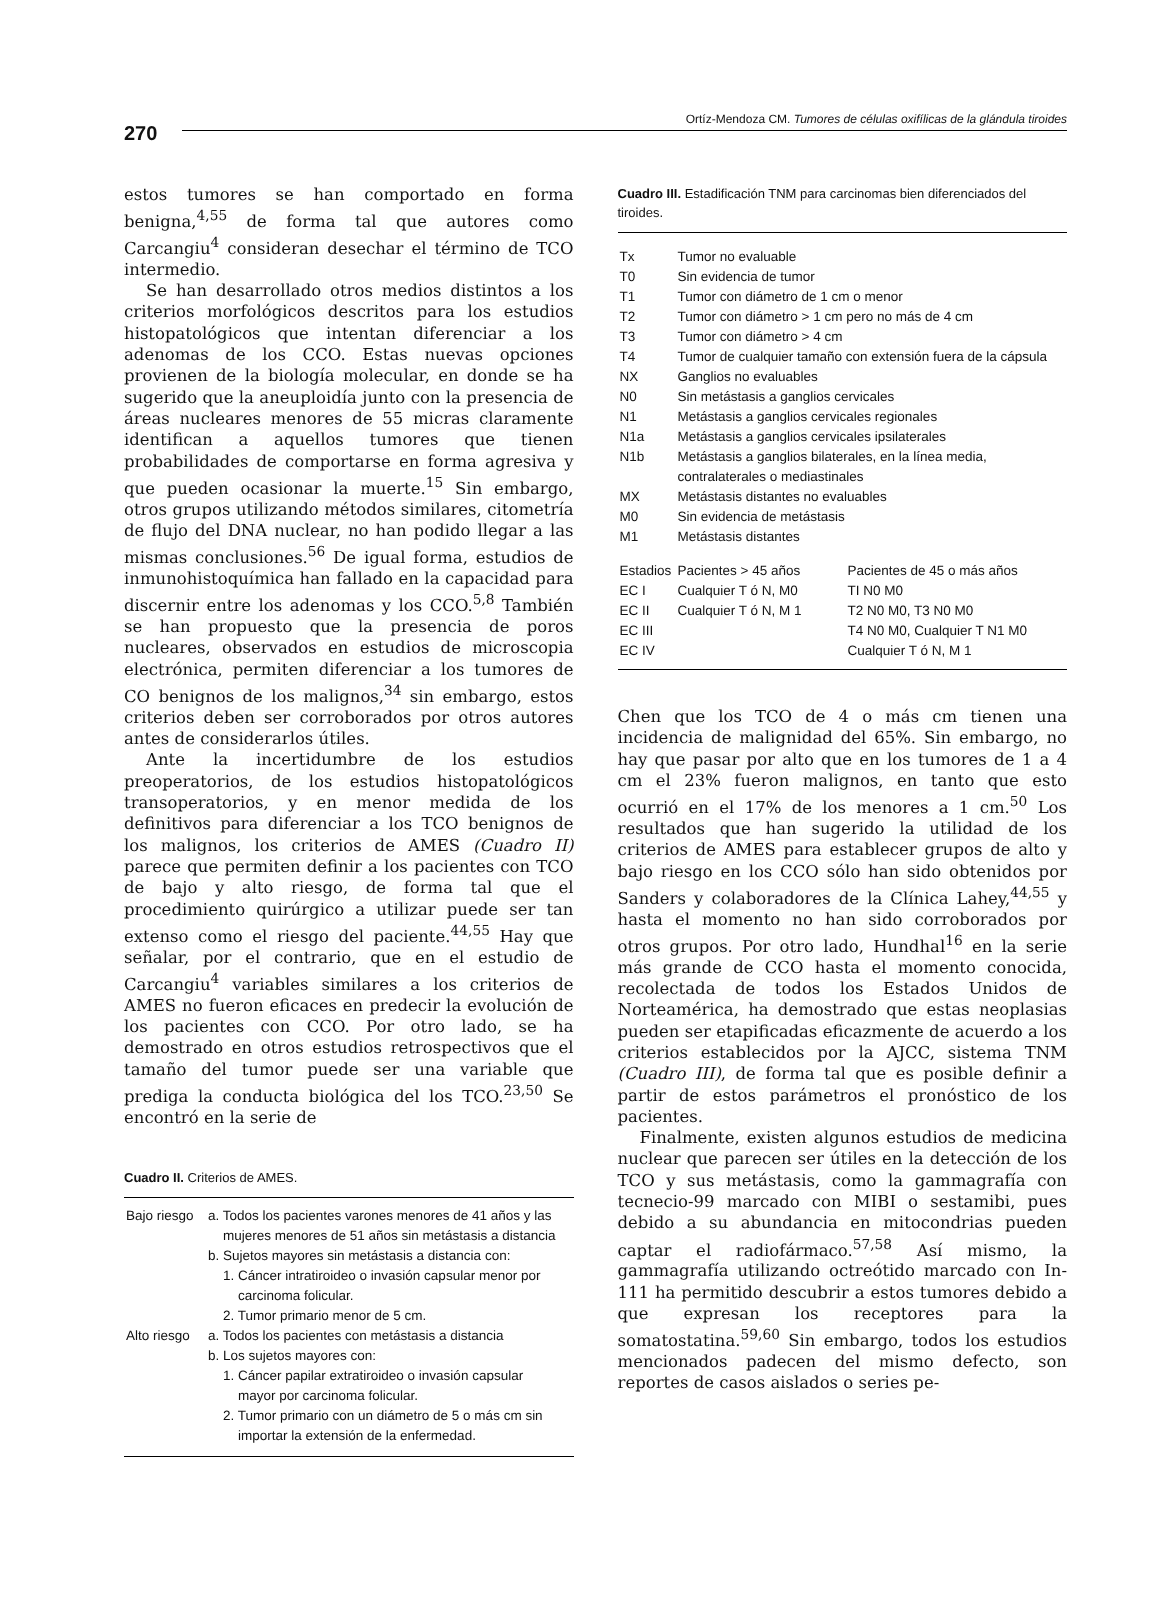270
Ortíz-Mendoza CM. Tumores de células oxifílicas de la glándula tiroides
estos tumores se han comportado en forma benigna,<sup>4,55</sup> de forma tal que autores como Carcangiu<sup>4</sup> consideran desechar el término de TCO intermedio.
Se han desarrollado otros medios distintos a los criterios morfológicos descritos para los estudios histopatológicos que intentan diferenciar a los adenomas de los CCO. Estas nuevas opciones provienen de la biología molecular, en donde se ha sugerido que la aneuploidía junto con la presencia de áreas nucleares menores de 55 micras claramente identifican a aquellos tumores que tienen probabilidades de comportarse en forma agresiva y que pueden ocasionar la muerte.<sup>15</sup> Sin embargo, otros grupos utilizando métodos similares, citometría de flujo del DNA nuclear, no han podido llegar a las mismas conclusiones.<sup>56</sup> De igual forma, estudios de inmunohistoquímica han fallado en la capacidad para discernir entre los adenomas y los CCO.<sup>5,8</sup> También se han propuesto que la presencia de poros nucleares, observados en estudios de microscopia electrónica, permiten diferenciar a los tumores de CO benignos de los malignos,<sup>34</sup> sin embargo, estos criterios deben ser corroborados por otros autores antes de considerarlos útiles.
Ante la incertidumbre de los estudios preoperatorios, de los estudios histopatológicos transoperatorios, y en menor medida de los definitivos para diferenciar a los TCO benignos de los malignos, los criterios de AMES (Cuadro II) parece que permiten definir a los pacientes con TCO de bajo y alto riesgo, de forma tal que el procedimiento quirúrgico a utilizar puede ser tan extenso como el riesgo del paciente.<sup>44,55</sup> Hay que señalar, por el contrario, que en el estudio de Carcangiu<sup>4</sup> variables similares a los criterios de AMES no fueron eficaces en predecir la evolución de los pacientes con CCO. Por otro lado, se ha demostrado en otros estudios retrospectivos que el tamaño del tumor puede ser una variable que prediga la conducta biológica del los TCO.<sup>23,50</sup> Se encontró en la serie de
Cuadro II. Criterios de AMES.
| Bajo riesgo | a. Todos los pacientes varones menores de 41 años y las mujeres menores de 51 años sin metástasis a distancia b. Sujetos mayores sin metástasis a distancia con: 1. Cáncer intratiroideo o invasión capsular menor por carcinoma folicular. 2. Tumor primario menor de 5 cm. |
| Alto riesgo | a. Todos los pacientes con metástasis a distancia b. Los sujetos mayores con: 1. Cáncer papilar extratiroideo o invasión capsular mayor por carcinoma folicular. 2. Tumor primario con un diámetro de 5 o más cm sin importar la extensión de la enfermedad. |
Cuadro III. Estadificación TNM para carcinomas bien diferenciados del tiroides.
| Tx | Tumor no evaluable | |
| T0 | Sin evidencia de tumor | |
| T1 | Tumor con diámetro de 1 cm o menor | |
| T2 | Tumor con diámetro > 1 cm pero no más de 4 cm | |
| T3 | Tumor con diámetro > 4 cm | |
| T4 | Tumor de cualquier tamaño con extensión fuera de la cápsula | |
| NX | Ganglios no evaluables | |
| N0 | Sin metástasis a ganglios cervicales | |
| N1 | Metástasis a ganglios cervicales regionales | |
| N1a | Metástasis a ganglios cervicales ipsilaterales | |
| N1b | Metástasis a ganglios bilaterales, en la línea media, contralaterales o mediastinales | |
| MX | Metástasis distantes no evaluables | |
| M0 | Sin evidencia de metástasis | |
| M1 | Metástasis distantes | |
| Estadios | Pacientes > 45 años | Pacientes de 45 o más años |
| EC I | Cualquier T ó N, M0 | TI N0 M0 |
| EC II | Cualquier T ó N, M 1 | T2 N0 M0, T3 N0 M0 |
| EC III | | T4 N0 M0, Cualquier T N1 M0 |
| EC IV | | Cualquier T ó N, M 1 |
Chen que los TCO de 4 o más cm tienen una incidencia de malignidad del 65%. Sin embargo, no hay que pasar por alto que en los tumores de 1 a 4 cm el 23% fueron malignos, en tanto que esto ocurrió en el 17% de los menores a 1 cm.<sup>50</sup> Los resultados que han sugerido la utilidad de los criterios de AMES para establecer grupos de alto y bajo riesgo en los CCO sólo han sido obtenidos por Sanders y colaboradores de la Clínica Lahey,<sup>44,55</sup> y hasta el momento no han sido corroborados por otros grupos. Por otro lado, Hundhal<sup>16</sup> en la serie más grande de CCO hasta el momento conocida, recolectada de todos los Estados Unidos de Norteamérica, ha demostrado que estas neoplasias pueden ser etapificadas eficazmente de acuerdo a los criterios establecidos por la AJCC, sistema TNM (Cuadro III), de forma tal que es posible definir a partir de estos parámetros el pronóstico de los pacientes.
Finalmente, existen algunos estudios de medicina nuclear que parecen ser útiles en la detección de los TCO y sus metástasis, como la gammagrafía con tecnecio-99 marcado con MIBI o sestamibi, pues debido a su abundancia en mitocondrias pueden captar el radiofármaco.<sup>57,58</sup> Así mismo, la gammagrafía utilizando octreótido marcado con In-111 ha permitido descubrir a estos tumores debido a que expresan los receptores para la somatostatina.<sup>59,60</sup> Sin embargo, todos los estudios mencionados padecen del mismo defecto, son reportes de casos aislados o series pe-